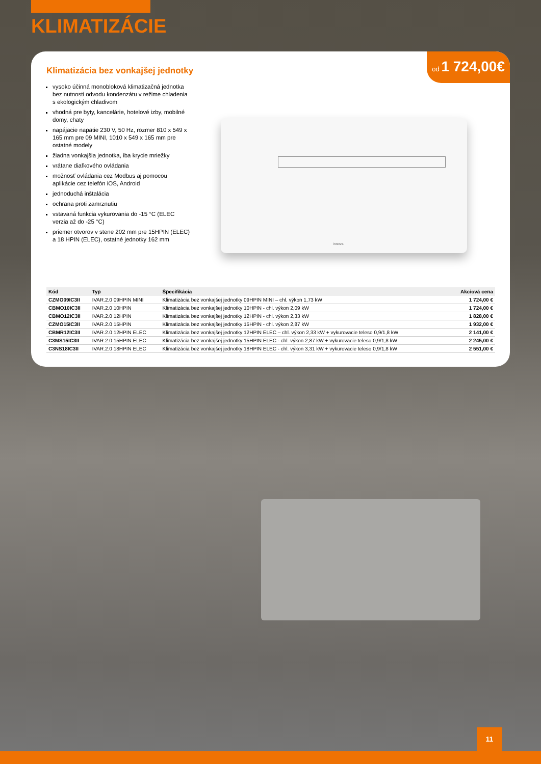KLIMATIZÁCIE
od 1 724,00€
Klimatizácia bez vonkajšej jednotky
vysoko účinná monobloková klimatizačná jednotka bez nutnosti odvodu kondenzátu v režime chladenia s ekologickým chladivom
vhodná pre byty, kancelárie, hotelové izby, mobilné domy, chaty
napájacie napätie 230 V, 50 Hz, rozmer 810 x 549 x 165 mm pre 09 MINI, 1010 x 549 x 165 mm pre ostatné modely
žiadna vonkajšia jednotka, iba krycie mriežky
vrátane diaľkového ovládania
možnosť ovládania cez Modbus aj pomocou aplikácie cez telefón iOS, Android
jednoduchá inštalácia
ochrana proti zamrznutiu
vstavaná funkcia vykurovania do -15 °C (ELEC verzia až do -25 °C)
priemer otvorov v stene 202 mm pre 15HPIN (ELEC) a 18 HPIN (ELEC), ostatné jednotky 162 mm
innova
| Kód | Typ | Špecifikácia | Akciová cena |
| --- | --- | --- | --- |
| CZMO09IC3II | IVAR.2.0 09HPIN MINI | Klimatizácia bez vonkajšej jednotky 09HPIN MINI – chl. výkon 1,73 kW | 1 724,00 € |
| CBMO10IC3II | IVAR.2.0 10HPIN | Klimatizácia bez vonkajšej jednotky 10HPIN - chl. výkon 2,09 kW | 1 724,00 € |
| CBMO12IC3II | IVAR.2.0 12HPIN | Klimatizácia bez vonkajšej jednotky 12HPIN - chl. výkon 2,33 kW | 1 828,00 € |
| CZMO15IC3II | IVAR.2.0 15HPIN | Klimatizácia bez vonkajšej jednotky 15HPIN - chl. výkon 2,87 kW | 1 932,00 € |
| CBMR12IC3II | IVAR.2.0 12HPIN ELEC | Klimatizácia bez vonkajšej jednotky 12HPIN ELEC – chl. výkon 2,33 kW + vykurovacie teleso 0,9/1,8 kW | 2 141,00 € |
| C3MS15IC3II | IVAR.2.0 15HPIN ELEC | Klimatizácia bez vonkajšej jednotky 15HPIN ELEC - chl. výkon 2,87 kW + vykurovacie teleso 0,9/1,8 kW | 2 245,00 € |
| C3NS18IC3II | IVAR.2.0 18HPIN ELEC | Klimatizácia bez vonkajšej jednotky 18HPIN ELEC - chl. výkon 3,31 kW + vykurovacie teleso 0,9/1,8 kW | 2 551,00 € |
11